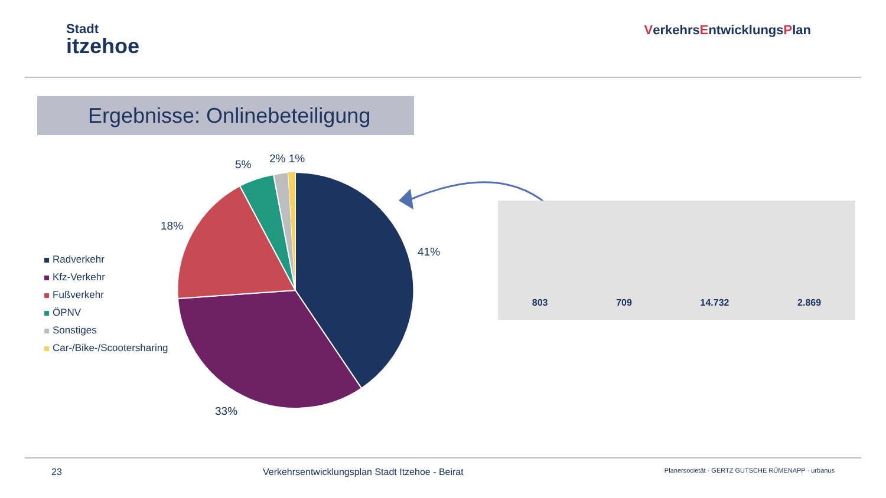Stadt
itzehoe
VerkehrsEntwicklungsPlan
Ergebnisse: Onlinebeteiligung
Radverkehr
Kfz-Verkehr
Fußverkehr
ÖPNV
Sonstiges
Car-/Bike-/Scootersharing
41%
33%
18%
5% 2% 1%
803
709
14.732
2.869
23 Verkehrsentwicklungsplan Stadt Itzehoe - Beirat
Planersocietät · GERTZ GUTSCHE RÜMENAPP · urbanus